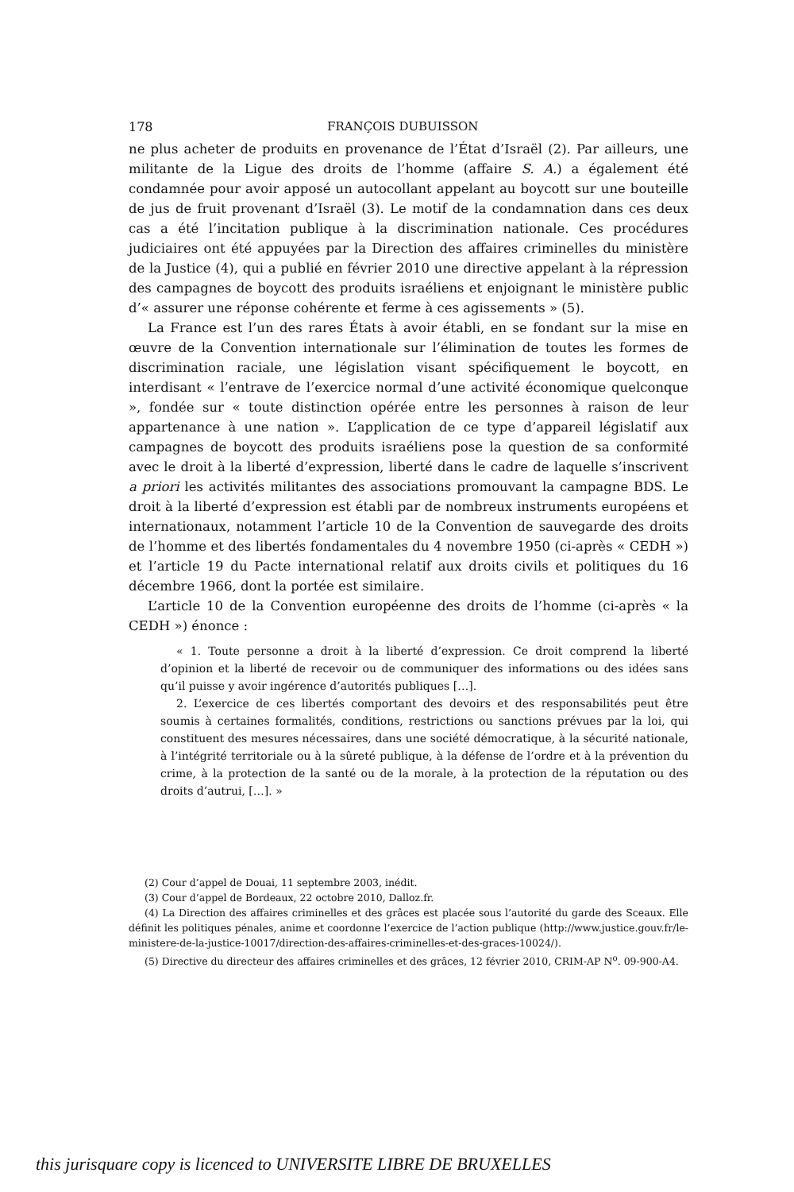178 FRANÇOIS DUBUISSON
ne plus acheter de produits en provenance de l’État d’Israël (2). Par ailleurs, une militante de la Ligue des droits de l’homme (affaire S. A.) a également été condamnée pour avoir apposé un autocollant appelant au boycott sur une bouteille de jus de fruit provenant d’Israël (3). Le motif de la condamnation dans ces deux cas a été l’incitation publique à la discrimination nationale. Ces procédures judiciaires ont été appuyées par la Direction des affaires criminelles du ministère de la Justice (4), qui a publié en février 2010 une directive appelant à la répression des campagnes de boycott des produits israéliens et enjoignant le ministère public d’« assurer une réponse cohérente et ferme à ces agissements » (5).
La France est l’un des rares États à avoir établi, en se fondant sur la mise en œuvre de la Convention internationale sur l’élimination de toutes les formes de discrimination raciale, une législation visant spécifiquement le boycott, en interdisant « l’entrave de l’exercice normal d’une activité économique quelconque », fondée sur « toute distinction opérée entre les personnes à raison de leur appartenance à une nation ». L’application de ce type d’appareil législatif aux campagnes de boycott des produits israéliens pose la question de sa conformité avec le droit à la liberté d’expression, liberté dans le cadre de laquelle s’inscrivent a priori les activités militantes des associations promouvant la campagne BDS. Le droit à la liberté d’expression est établi par de nombreux instruments européens et internationaux, notamment l’article 10 de la Convention de sauvegarde des droits de l’homme et des libertés fondamentales du 4 novembre 1950 (ci-après « CEDH ») et l’article 19 du Pacte international relatif aux droits civils et politiques du 16 décembre 1966, dont la portée est similaire.
L’article 10 de la Convention européenne des droits de l’homme (ci-après « la CEDH ») énonce :
« 1. Toute personne a droit à la liberté d’expression. Ce droit comprend la liberté d’opinion et la liberté de recevoir ou de communiquer des informations ou des idées sans qu’il puisse y avoir ingérence d’autorités publiques […].
2. L’exercice de ces libertés comportant des devoirs et des responsabilités peut être soumis à certaines formalités, conditions, restrictions ou sanctions prévues par la loi, qui constituent des mesures nécessaires, dans une société démocratique, à la sécurité nationale, à l’intégrité territoriale ou à la sûreté publique, à la défense de l’ordre et à la prévention du crime, à la protection de la santé ou de la morale, à la protection de la réputation ou des droits d’autrui, […]. »
(2) Cour d’appel de Douai, 11 septembre 2003, inédit.
(3) Cour d’appel de Bordeaux, 22 octobre 2010, Dalloz.fr.
(4) La Direction des affaires criminelles et des grâces est placée sous l’autorité du garde des Sceaux. Elle définit les politiques pénales, anime et coordonne l’exercice de l’action publique (http://www.justice.gouv.fr/le-ministere-de-la-justice-10017/direction-des-affaires-criminelles-et-des-graces-10024/).
(5) Directive du directeur des affaires criminelles et des grâces, 12 février 2010, CRIM-AP N<sup>o</sup>. 09-900-A4.
this jurisquare copy is licenced to UNIVERSITE LIBRE DE BRUXELLES